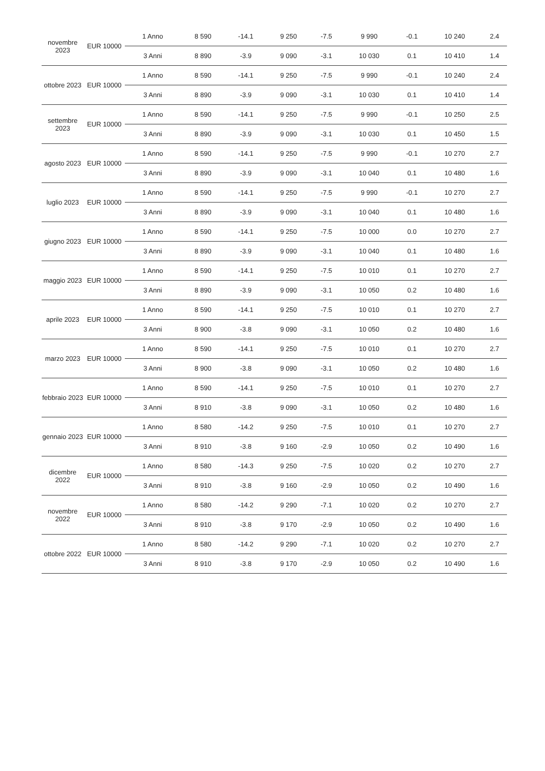| novembre 2023 | EUR 10000 | 1 Anno | 8 590 | -14.1 | 9 250 | -7.5 | 9 990 | -0.1 | 10 240 | 2.4 |
| | | 3 Anni | 8 890 | -3.9 | 9 090 | -3.1 | 10 030 | 0.1 | 10 410 | 1.4 |
| ottobre 2023 | EUR 10000 | 1 Anno | 8 590 | -14.1 | 9 250 | -7.5 | 9 990 | -0.1 | 10 240 | 2.4 |
| | | 3 Anni | 8 890 | -3.9 | 9 090 | -3.1 | 10 030 | 0.1 | 10 410 | 1.4 |
| settembre 2023 | EUR 10000 | 1 Anno | 8 590 | -14.1 | 9 250 | -7.5 | 9 990 | -0.1 | 10 250 | 2.5 |
| | | 3 Anni | 8 890 | -3.9 | 9 090 | -3.1 | 10 030 | 0.1 | 10 450 | 1.5 |
| agosto 2023 | EUR 10000 | 1 Anno | 8 590 | -14.1 | 9 250 | -7.5 | 9 990 | -0.1 | 10 270 | 2.7 |
| | | 3 Anni | 8 890 | -3.9 | 9 090 | -3.1 | 10 040 | 0.1 | 10 480 | 1.6 |
| luglio 2023 | EUR 10000 | 1 Anno | 8 590 | -14.1 | 9 250 | -7.5 | 9 990 | -0.1 | 10 270 | 2.7 |
| | | 3 Anni | 8 890 | -3.9 | 9 090 | -3.1 | 10 040 | 0.1 | 10 480 | 1.6 |
| giugno 2023 | EUR 10000 | 1 Anno | 8 590 | -14.1 | 9 250 | -7.5 | 10 000 | 0.0 | 10 270 | 2.7 |
| | | 3 Anni | 8 890 | -3.9 | 9 090 | -3.1 | 10 040 | 0.1 | 10 480 | 1.6 |
| maggio 2023 | EUR 10000 | 1 Anno | 8 590 | -14.1 | 9 250 | -7.5 | 10 010 | 0.1 | 10 270 | 2.7 |
| | | 3 Anni | 8 890 | -3.9 | 9 090 | -3.1 | 10 050 | 0.2 | 10 480 | 1.6 |
| aprile 2023 | EUR 10000 | 1 Anno | 8 590 | -14.1 | 9 250 | -7.5 | 10 010 | 0.1 | 10 270 | 2.7 |
| | | 3 Anni | 8 900 | -3.8 | 9 090 | -3.1 | 10 050 | 0.2 | 10 480 | 1.6 |
| marzo 2023 | EUR 10000 | 1 Anno | 8 590 | -14.1 | 9 250 | -7.5 | 10 010 | 0.1 | 10 270 | 2.7 |
| | | 3 Anni | 8 900 | -3.8 | 9 090 | -3.1 | 10 050 | 0.2 | 10 480 | 1.6 |
| febbraio 2023 | EUR 10000 | 1 Anno | 8 590 | -14.1 | 9 250 | -7.5 | 10 010 | 0.1 | 10 270 | 2.7 |
| | | 3 Anni | 8 910 | -3.8 | 9 090 | -3.1 | 10 050 | 0.2 | 10 480 | 1.6 |
| gennaio 2023 | EUR 10000 | 1 Anno | 8 580 | -14.2 | 9 250 | -7.5 | 10 010 | 0.1 | 10 270 | 2.7 |
| | | 3 Anni | 8 910 | -3.8 | 9 160 | -2.9 | 10 050 | 0.2 | 10 490 | 1.6 |
| dicembre 2022 | EUR 10000 | 1 Anno | 8 580 | -14.3 | 9 250 | -7.5 | 10 020 | 0.2 | 10 270 | 2.7 |
| | | 3 Anni | 8 910 | -3.8 | 9 160 | -2.9 | 10 050 | 0.2 | 10 490 | 1.6 |
| novembre 2022 | EUR 10000 | 1 Anno | 8 580 | -14.2 | 9 290 | -7.1 | 10 020 | 0.2 | 10 270 | 2.7 |
| | | 3 Anni | 8 910 | -3.8 | 9 170 | -2.9 | 10 050 | 0.2 | 10 490 | 1.6 |
| ottobre 2022 | EUR 10000 | 1 Anno | 8 580 | -14.2 | 9 290 | -7.1 | 10 020 | 0.2 | 10 270 | 2.7 |
| | | 3 Anni | 8 910 | -3.8 | 9 170 | -2.9 | 10 050 | 0.2 | 10 490 | 1.6 |